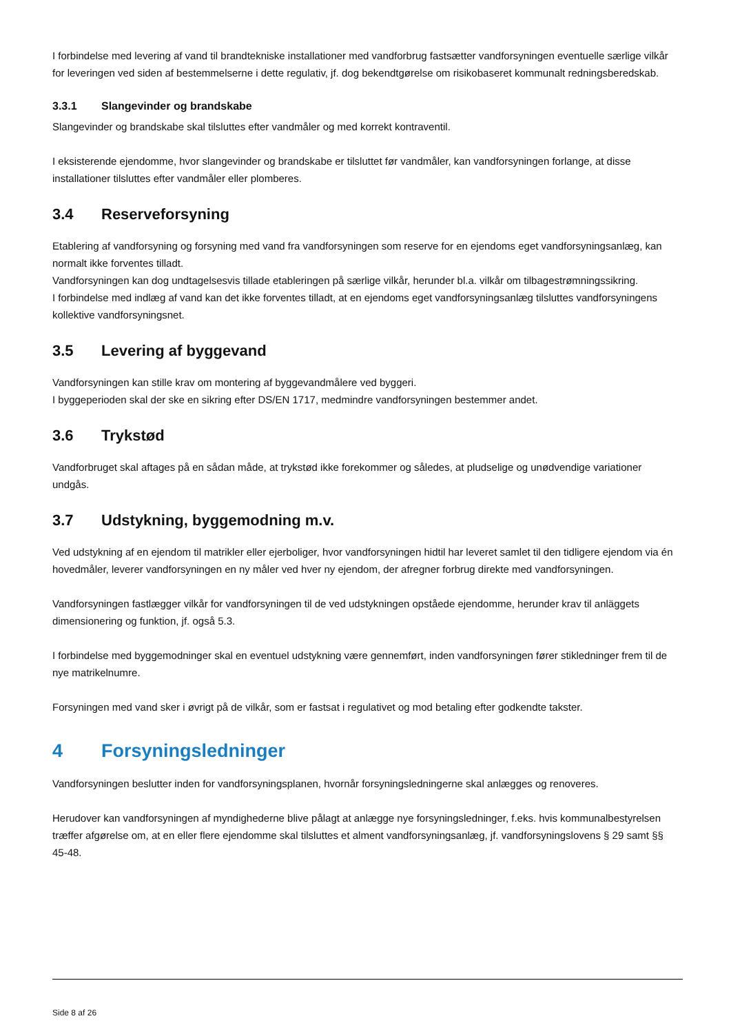I forbindelse med levering af vand til brandtekniske installationer med vandforbrug fastsætter vandforsyningen eventuelle særlige vilkår for leveringen ved siden af bestemmelserne i dette regulativ, jf. dog bekendtgørelse om risikobaseret kommunalt redningsberedskab.
3.3.1 Slangevinder og brandskabe
Slangevinder og brandskabe skal tilsluttes efter vandmåler og med korrekt kontraventil.
I eksisterende ejendomme, hvor slangevinder og brandskabe er tilsluttet før vandmåler, kan vandforsyningen forlange, at disse installationer tilsluttes efter vandmåler eller plomberes.
3.4 Reserveforsyning
Etablering af vandforsyning og forsyning med vand fra vandforsyningen som reserve for en ejendoms eget vandforsyningsanlæg, kan normalt ikke forventes tilladt.
Vandforsyningen kan dog undtagelsesvis tillade etableringen på særlige vilkår, herunder bl.a. vilkår om tilbagestrømningssikring.
I forbindelse med indlæg af vand kan det ikke forventes tilladt, at en ejendoms eget vandforsyningsanlæg tilsluttes vandforsyningens kollektive vandforsyningsnet.
3.5 Levering af byggevand
Vandforsyningen kan stille krav om montering af byggevandmålere ved byggeri.
I byggeperioden skal der ske en sikring efter DS/EN 1717, medmindre vandforsyningen bestemmer andet.
3.6 Trykstød
Vandforbruget skal aftages på en sådan måde, at trykstød ikke forekommer og således, at pludselige og unødvendige variationer undgås.
3.7 Udstykning, byggemodning m.v.
Ved udstykning af en ejendom til matrikler eller ejerboliger, hvor vandforsyningen hidtil har leveret samlet til den tidligere ejendom via én hovedmåler, leverer vandforsyningen en ny måler ved hver ny ejendom, der afregner forbrug direkte med vandforsyningen.
Vandforsyningen fastlægger vilkår for vandforsyningen til de ved udstykningen opståede ejendomme, herunder krav til anläggets dimensionering og funktion, jf. også 5.3.
I forbindelse med byggemodninger skal en eventuel udstykning være gennemført, inden vandforsyningen fører stikledninger frem til de nye matrikelnumre.
Forsyningen med vand sker i øvrigt på de vilkår, som er fastsat i regulativet og mod betaling efter godkendte takster.
4 Forsyningsledninger
Vandforsyningen beslutter inden for vandforsyningsplanen, hvornår forsyningsledningerne skal anlægges og renoveres.
Herudover kan vandforsyningen af myndighederne blive pålagt at anlægge nye forsyningsledninger, f.eks. hvis kommunalbestyrelsen træffer afgørelse om, at en eller flere ejendomme skal tilsluttes et alment vandforsyningsanlæg, jf. vandforsyningslovens § 29 samt §§ 45-48.
Side 8 af 26